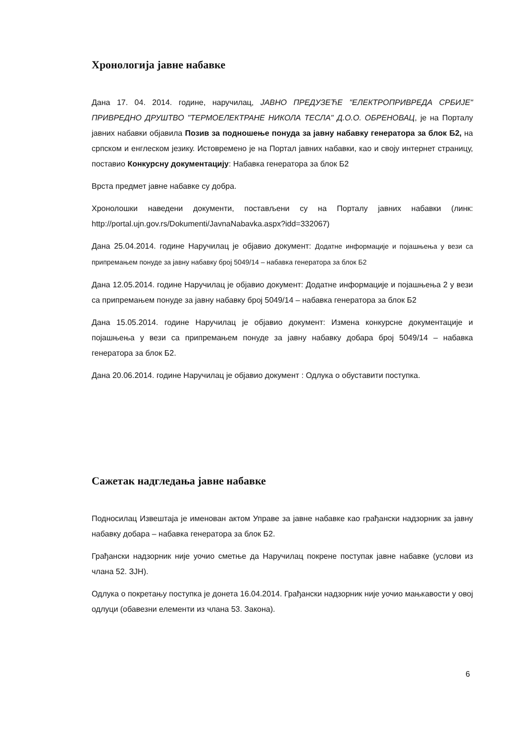Хронологија јавне набавке
Дана 17. 04. 2014. године, наручилац, ЈАВНО ПРЕДУЗЕЋЕ "ЕЛЕКТРОПРИВРЕДА СРБИЈЕ" ПРИВРЕДНО ДРУШТВО "ТЕРМОЕЛЕКТРАНЕ НИКОЛА ТЕСЛА" Д.О.О. ОБРЕНОВАЦ, је на Порталу јавних набавки објавила Позив за подношење понуда за јавну набавку генератора за блок Б2, на српском и енглеском језику. Истовремено је на Портал јавних набавки, као и своју интернет страницу, поставио Конкурсну документацију: Набавка генератора за блок Б2
Врста предмет јавне набавке су добра.
Хронолошки наведени документи, постављени су на Порталу јавних набавки (линк: http://portal.ujn.gov.rs/Dokumenti/JavnaNabavka.aspx?idd=332067)
Дана 25.04.2014. године Наручилац је објавио документ: Додатне информације и појашњења у вези са припремањем понуде за јавну набавку број 5049/14 – набавка генератора за блок Б2
Дана 12.05.2014. године Наручилац је објавио документ: Додатне информације и појашњења 2 у вези са припремањем понуде за јавну набавку број 5049/14 – набавка генератора за блок Б2
Дана 15.05.2014. године Наручилац је објавио документ: Измена конкурсне документације и појашњења у вези са припремањем понуде за јавну набавку добара број 5049/14 – набавка генератора за блок Б2.
Дана 20.06.2014. године Наручилац је објавио документ : Одлука о обуставити поступка.
Сажетак надгледања јавне набавке
Подносилац Извештаја је именован актом Управе за јавне набавке као грађански надзорник за јавну набавку добара – набавка генератора за блок Б2.
Грађански надзорник није уочио сметње да Наручилац покрене поступак јавне набавке (услови из члана 52. ЗЈН).
Одлука о покретању поступка је донета 16.04.2014. Грађански надзорник није уочио мањкавости у овој одлуци (обавезни елементи из члана 53. Закона).
6